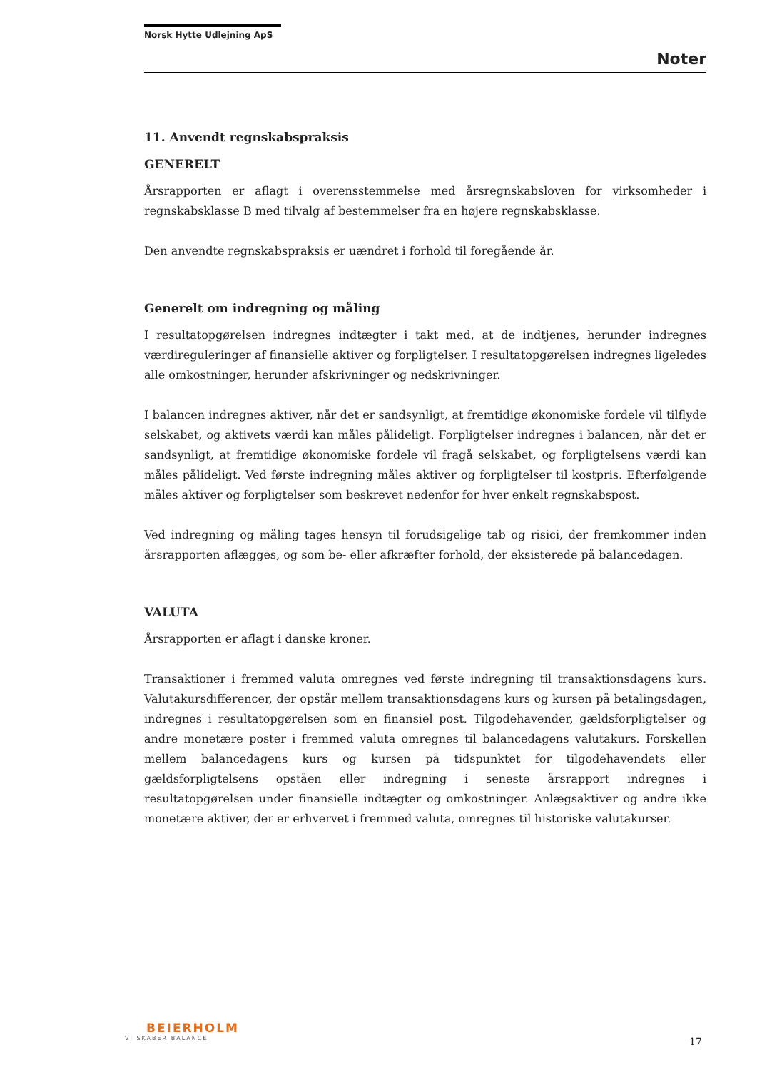Norsk Hytte Udlejning ApS
Noter
11. Anvendt regnskabspraksis
GENERELT
Årsrapporten er aflagt i overensstemmelse med årsregnskabsloven for virksomheder i regnskabsklasse B med tilvalg af bestemmelser fra en højere regnskabsklasse.
Den anvendte regnskabspraksis er uændret i forhold til foregående år.
Generelt om indregning og måling
I resultatopgørelsen indregnes indtægter i takt med, at de indtjenes, herunder indregnes værdireguleringer af finansielle aktiver og forpligtelser. I resultatopgørelsen indregnes ligeledes alle omkostninger, herunder afskrivninger og nedskrivninger.
I balancen indregnes aktiver, når det er sandsynligt, at fremtidige økonomiske fordele vil tilflyde selskabet, og aktivets værdi kan måles pålideligt. Forpligtelser indregnes i balancen, når det er sandsynligt, at fremtidige økonomiske fordele vil fragå selskabet, og forpligtelsens værdi kan måles pålideligt. Ved første indregning måles aktiver og forpligtelser til kostpris. Efterfølgende måles aktiver og forpligtelser som beskrevet nedenfor for hver enkelt regnskabspost.
Ved indregning og måling tages hensyn til forudsigelige tab og risici, der fremkommer inden årsrapporten aflægges, og som be- eller afkræfter forhold, der eksisterede på balancedagen.
VALUTA
Årsrapporten er aflagt i danske kroner.
Transaktioner i fremmed valuta omregnes ved første indregning til transaktionsdagens kurs. Valutakursdifferencer, der opstår mellem transaktionsdagens kurs og kursen på betalingsdagen, indregnes i resultatopgørelsen som en finansiel post. Tilgodehavender, gældsforpligtelser og andre monetære poster i fremmed valuta omregnes til balancedagens valutakurs. Forskellen mellem balancedagens kurs og kursen på tidspunktet for tilgodehavendets eller gældsforpligtelsens opståen eller indregning i seneste årsrapport indregnes i resultatopgørelsen under finansielle indtægter og omkostninger. Anlægsaktiver og andre ikke monetære aktiver, der er erhvervet i fremmed valuta, omregnes til historiske valutakurser.
BEIERHOLM
VI SKABER BALANCE
17